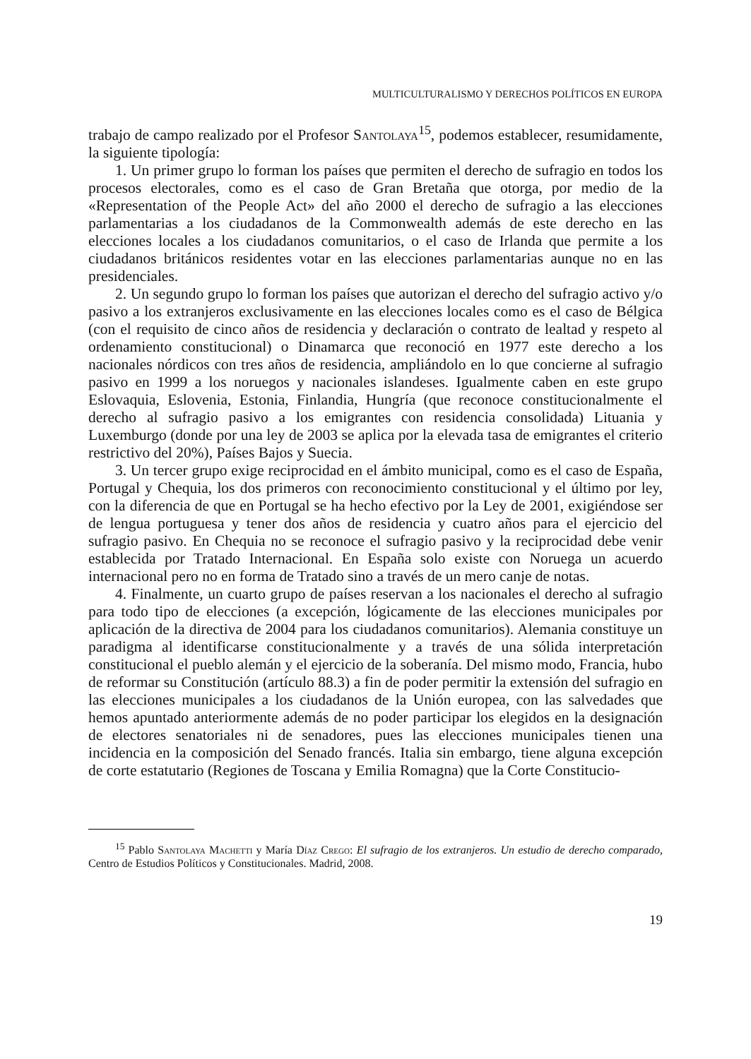MULTICULTURALISMO Y DERECHOS POLÍTICOS EN EUROPA
trabajo de campo realizado por el Profesor Santolaya<sup>15</sup>, podemos establecer, resumidamente, la siguiente tipología:
1. Un primer grupo lo forman los países que permiten el derecho de sufragio en todos los procesos electorales, como es el caso de Gran Bretaña que otorga, por medio de la «Representation of the People Act» del año 2000 el derecho de sufragio a las elecciones parlamentarias a los ciudadanos de la Commonwealth además de este derecho en las elecciones locales a los ciudadanos comunitarios, o el caso de Irlanda que permite a los ciudadanos británicos residentes votar en las elecciones parlamentarias aunque no en las presidenciales.
2. Un segundo grupo lo forman los países que autorizan el derecho del sufragio activo y/o pasivo a los extranjeros exclusivamente en las elecciones locales como es el caso de Bélgica (con el requisito de cinco años de residencia y declaración o contrato de lealtad y respeto al ordenamiento constitucional) o Dinamarca que reconoció en 1977 este derecho a los nacionales nórdicos con tres años de residencia, ampliándolo en lo que concierne al sufragio pasivo en 1999 a los noruegos y nacionales islandeses. Igualmente caben en este grupo Eslovaquia, Eslovenia, Estonia, Finlandia, Hungría (que reconoce constitucionalmente el derecho al sufragio pasivo a los emigrantes con residencia consolidada) Lituania y Luxemburgo (donde por una ley de 2003 se aplica por la elevada tasa de emigrantes el criterio restrictivo del 20%), Países Bajos y Suecia.
3. Un tercer grupo exige reciprocidad en el ámbito municipal, como es el caso de España, Portugal y Chequia, los dos primeros con reconocimiento constitucional y el último por ley, con la diferencia de que en Portugal se ha hecho efectivo por la Ley de 2001, exigiéndose ser de lengua portuguesa y tener dos años de residencia y cuatro años para el ejercicio del sufragio pasivo. En Chequia no se reconoce el sufragio pasivo y la reciprocidad debe venir establecida por Tratado Internacional. En España solo existe con Noruega un acuerdo internacional pero no en forma de Tratado sino a través de un mero canje de notas.
4. Finalmente, un cuarto grupo de países reservan a los nacionales el derecho al sufragio para todo tipo de elecciones (a excepción, lógicamente de las elecciones municipales por aplicación de la directiva de 2004 para los ciudadanos comunitarios). Alemania constituye un paradigma al identificarse constitucionalmente y a través de una sólida interpretación constitucional el pueblo alemán y el ejercicio de la soberanía. Del mismo modo, Francia, hubo de reformar su Constitución (artículo 88.3) a fin de poder permitir la extensión del sufragio en las elecciones municipales a los ciudadanos de la Unión europea, con las salvedades que hemos apuntado anteriormente además de no poder participar los elegidos en la designación de electores senatoriales ni de senadores, pues las elecciones municipales tienen una incidencia en la composición del Senado francés. Italia sin embargo, tiene alguna excepción de corte estatutario (Regiones de Toscana y Emilia Romagna) que la Corte Constitucio-
<sup>15</sup> Pablo Santolaya Machetti y María Díaz Crego: El sufragio de los extranjeros. Un estudio de derecho comparado, Centro de Estudios Políticos y Constitucionales. Madrid, 2008.
19